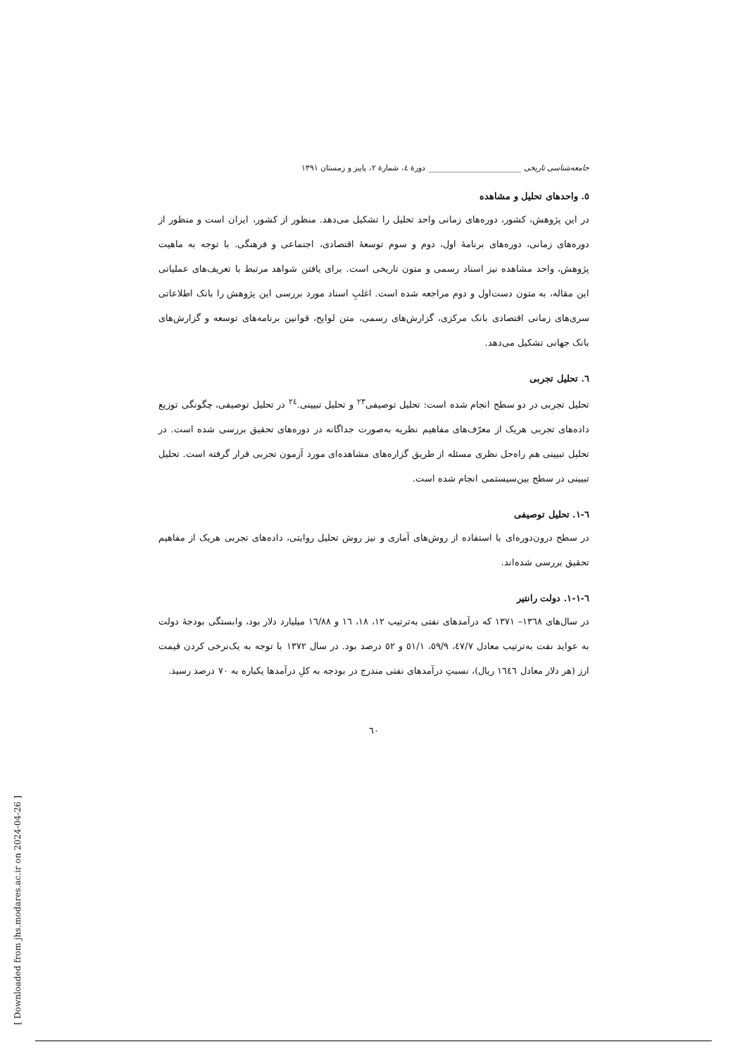جامعه‌شناسی تاریخی ________________________ دورهٔ ٤، شمارهٔ ٢، پاییز و زمستان ١٣٩١
٥. واحدهای تحلیل و مشاهده
در این پژوهش، کشور، دوره‌های زمانی واحد تحلیل را تشکیل می‌دهد. منظور از کشور، ایران است و منظور از دوره‌های زمانی، دوره‌های برنامهٔ اول، دوم و سوم توسعهٔ اقتصادی، اجتماعی و فرهنگی. با توجه به ماهیت پژوهش، واحد مشاهده نیز اسناد رسمی و متون تاریخی است. برای یافتن شواهد مرتبط با تعریف‌های عملیاتی این مقاله، به متون دست‌اول و دوم مراجعه شده است. اغلبِ اسناد مورد بررسی این پژوهش را بانک اطلاعاتی سری‌های زمانی اقتصادی بانک مرکزی، گزارش‌های رسمی، متن لوایح، قوانین برنامه‌های توسعه و گزارش‌های بانک جهانی تشکیل می‌دهد.
٦. تحلیل تجربی
تحلیل تجربی در دو سطح انجام شده است: تحلیل توصیفی<sup>٢٣</sup> و تحلیل تبیینی.<sup>٢٤</sup> در تحلیل توصیفی، چگونگی توزیع داده‌های تجربی هریک از معرّف‌های مفاهیم نظریه به‌صورت جداگانه در دوره‌های تحقیق بررسی شده است. در تحلیل تبیینی هم راه‌حل نظری مسئله از طریق گزاره‌های مشاهده‌ای مورد آزمون تجربی قرار گرفته است. تحلیل تبیینی در سطح بین‌سیستمی انجام شده است.
٦-١. تحلیل توصیفی
در سطح درون‌دوره‌ای با استفاده از روش‌های آماری و نیز روش تحلیل روایتی، داده‌های تجربی هریک از مفاهیم تحقیق بررسی شده‌اند.
٦-١-١. دولت رانتیر
در سال‌های ١٣٦٨– ١٣٧١ که درآمدهای نفتی به‌ترتیب ١٢، ١٨، ١٦ و ١٦/٨٨ میلیارد دلار بود، وابستگی بودجهٔ دولت به عواید نفت به‌ترتیب معادل ٤٧/٧، ٥٩/٩، ٥١/١ و ٥٢ درصد بود. در سال ١٣٧٢ با توجه به یک‌نرخی کردن قیمت ارز (هر دلار معادل ١٦٤٦ ریال)، نسبتِ درآمدهای نفتی مندرج در بودجه به کلِ درآمدها یکباره به ٧٠ درصد رسید.
٦٠
[ Downloaded from jhs.modares.ac.ir on 2024-04-26 ]